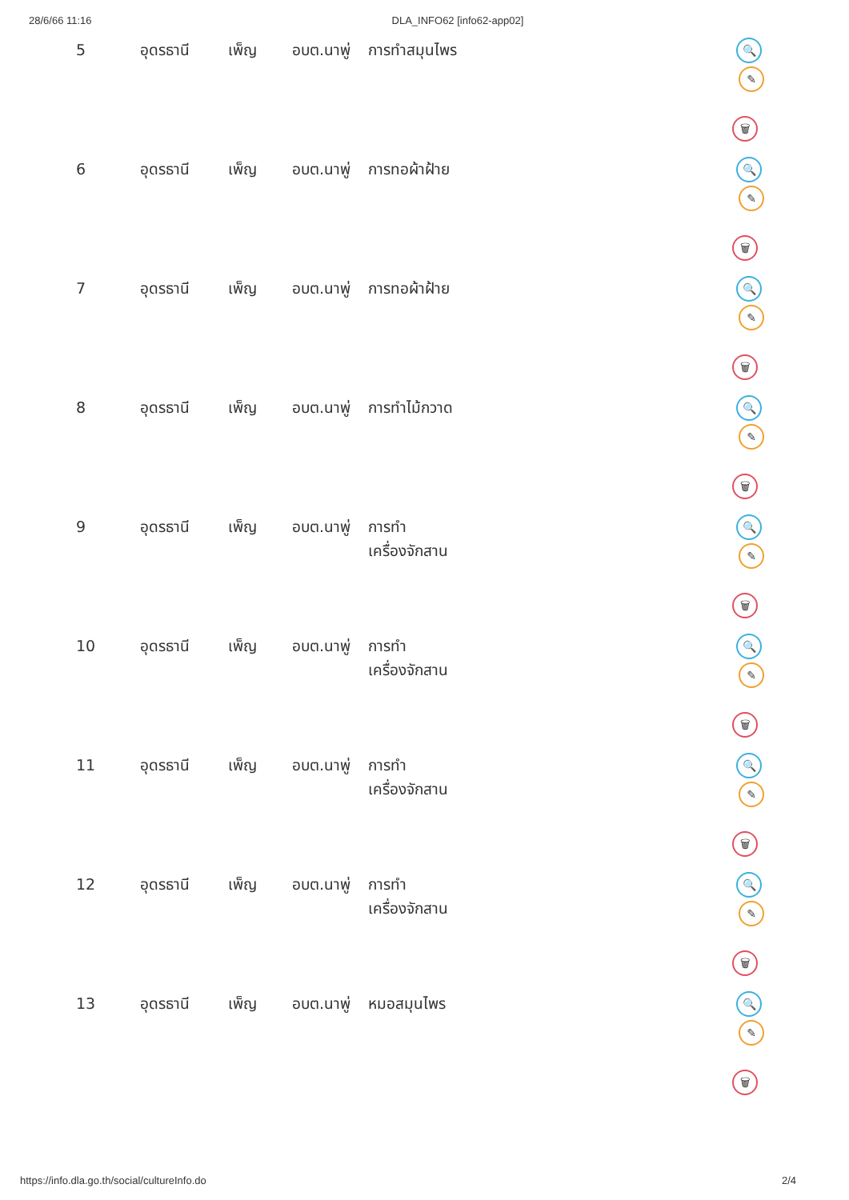28/6/66 11:16 DLA_INFO62 [info62-app02]
| 5 | อุดรธานี | เพ็ญ | อบต.นาพู่ | การทำสมุนไพร | 🔍 ✎ 🗑 |
| 6 | อุดรธานี | เพ็ญ | อบต.นาพู่ | การทอผ้าฝ้าย | 🔍 ✎ 🗑 |
| 7 | อุดรธานี | เพ็ญ | อบต.นาพู่ | การทอผ้าฝ้าย | 🔍 ✎ 🗑 |
| 8 | อุดรธานี | เพ็ญ | อบต.นาพู่ | การทำไม้กวาด | 🔍 ✎ 🗑 |
| 9 | อุดรธานี | เพ็ญ | อบต.นาพู่ | การทำ เครื่องจักสาน | 🔍 ✎ 🗑 |
| 10 | อุดรธานี | เพ็ญ | อบต.นาพู่ | การทำ เครื่องจักสาน | 🔍 ✎ 🗑 |
| 11 | อุดรธานี | เพ็ญ | อบต.นาพู่ | การทำ เครื่องจักสาน | 🔍 ✎ 🗑 |
| 12 | อุดรธานี | เพ็ญ | อบต.นาพู่ | การทำ เครื่องจักสาน | 🔍 ✎ 🗑 |
| 13 | อุดรธานี | เพ็ญ | อบต.นาพู่ | หมอสมุนไพร | 🔍 ✎ 🗑 |
https://info.dla.go.th/social/cultureInfo.do 2/4